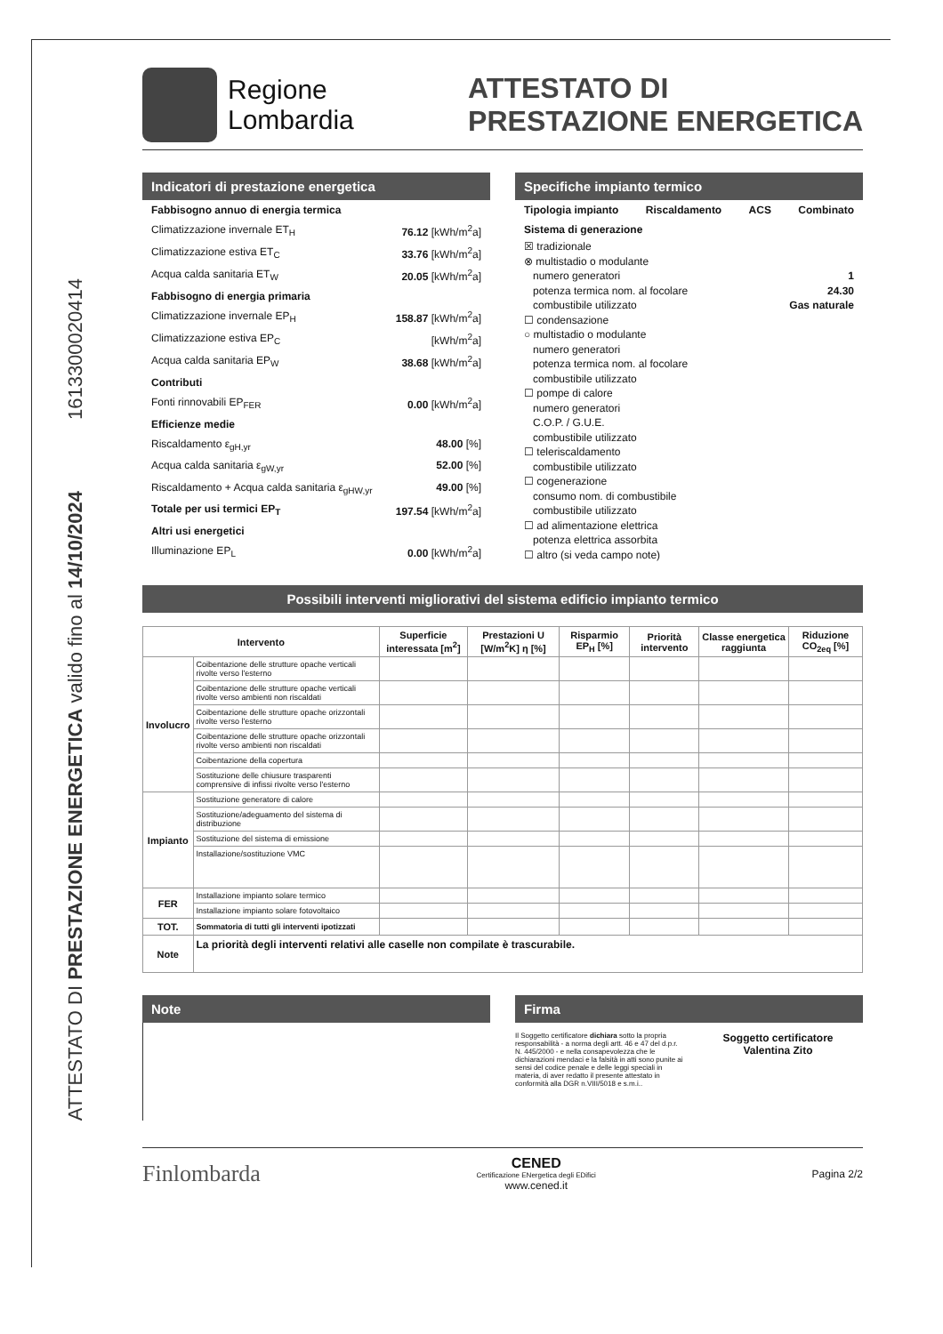1613300020414
ATTESTATO DI PRESTAZIONE ENERGETICA valido fino al 14/10/2024
Regione
Lombardia
ATTESTATO DI
PRESTAZIONE ENERGETICA
Indicatori di prestazione energetica
Fabbisogno annuo di energia termica
Climatizzazione invernale ET<sub>H</sub> 76.12 [kWh/m<sup>2</sup>a]
Climatizzazione estiva ET<sub>C</sub> 33.76 [kWh/m<sup>2</sup>a]
Acqua calda sanitaria ET<sub>W</sub> 20.05 [kWh/m<sup>2</sup>a]
Fabbisogno di energia primaria
Climatizzazione invernale EP<sub>H</sub> 158.87 [kWh/m<sup>2</sup>a]
Climatizzazione estiva EP<sub>C</sub> [kWh/m<sup>2</sup>a]
Acqua calda sanitaria EP<sub>W</sub> 38.68 [kWh/m<sup>2</sup>a]
Contributi
Fonti rinnovabili EP<sub>FER</sub> 0.00 [kWh/m<sup>2</sup>a]
Efficienze medie
Riscaldamento ε<sub>gH,yr</sub> 48.00 [%]
Acqua calda sanitaria ε<sub>gW,yr</sub> 52.00 [%]
Riscaldamento + Acqua calda sanitaria ε<sub>gHW,yr</sub> 49.00 [%]
Totale per usi termici EP<sub>T</sub> 197.54 [kWh/m<sup>2</sup>a]
Altri usi energetici
Illuminazione EP<sub>L</sub> 0.00 [kWh/m<sup>2</sup>a]
Specifiche impianto termico
Tipologia impianto Riscaldamento ACS Combinato
Sistema di generazione
☒ tradizionale
⊗ multistadio o modulante
numero generatori 1
potenza termica nom. al focolare 24.30
combustibile utilizzato Gas naturale
☐ condensazione
○ multistadio o modulante
numero generatori
potenza termica nom. al focolare
combustibile utilizzato
☐ pompe di calore
numero generatori
C.O.P. / G.U.E.
combustibile utilizzato
☐ teleriscaldamento
combustibile utilizzato
☐ cogenerazione
consumo nom. di combustibile
combustibile utilizzato
☐ ad alimentazione elettrica
potenza elettrica assorbita
☐ altro (si veda campo note)
Possibili interventi migliorativi del sistema edificio impianto termico
| Intervento | | Superficie interessata [m<sup>2</sup>] | Prestazioni U [W/m<sup>2</sup>K] η [%] | Risparmio EP<sub>H</sub> [%] | Priorità intervento | Classe energetica raggiunta | Riduzione CO<sub>2eq</sub> [%] |
| --- | --- | --- | --- | --- | --- | --- | --- |
| Involucro | Coibentazione delle strutture opache verticali rivolte verso l'esterno | | | | | | |
| | Coibentazione delle strutture opache verticali rivolte verso ambienti non riscaldati | | | | | | |
| | Coibentazione delle strutture opache orizzontali rivolte verso l'esterno | | | | | | |
| | Coibentazione delle strutture opache orizzontali rivolte verso ambienti non riscaldati | | | | | | |
| | Coibentazione della copertura | | | | | | |
| | Sostituzione delle chiusure trasparenti comprensive di infissi rivolte verso l'esterno | | | | | | |
| Impianto | Sostituzione generatore di calore | | | | | | |
| | Sostituzione/adeguamento del sistema di distribuzione | | | | | | |
| | Sostituzione del sistema di emissione | | | | | | |
| | Installazione/sostituzione VMC | | | | | | |
| FER | Installazione impianto solare termico | | | | | | |
| | Installazione impianto solare fotovoltaico | | | | | | |
| TOT. | Sommatoria di tutti gli interventi ipotizzati | | | | | | |
| Note | La priorità degli interventi relativi alle caselle non compilate è trascurabile. | | | | | | |
Note Firma
Il Soggetto certificatore dichiara sotto la propria responsabilità - a norma degli artt. 46 e 47 del d.p.r. N. 445/2000 - e nella consapevolezza che le dichiarazioni mendaci e la falsità in atti sono punite ai sensi del codice penale e delle leggi speciali in materia, di aver redatto il presente attestato in conformità alla DGR n.VIII/5018 e s.m.i..
Soggetto certificatore
Valentina Zito
Finlombarda CENED
Certificazione ENergetica degli EDifici
www.cened.it Pagina 2/2